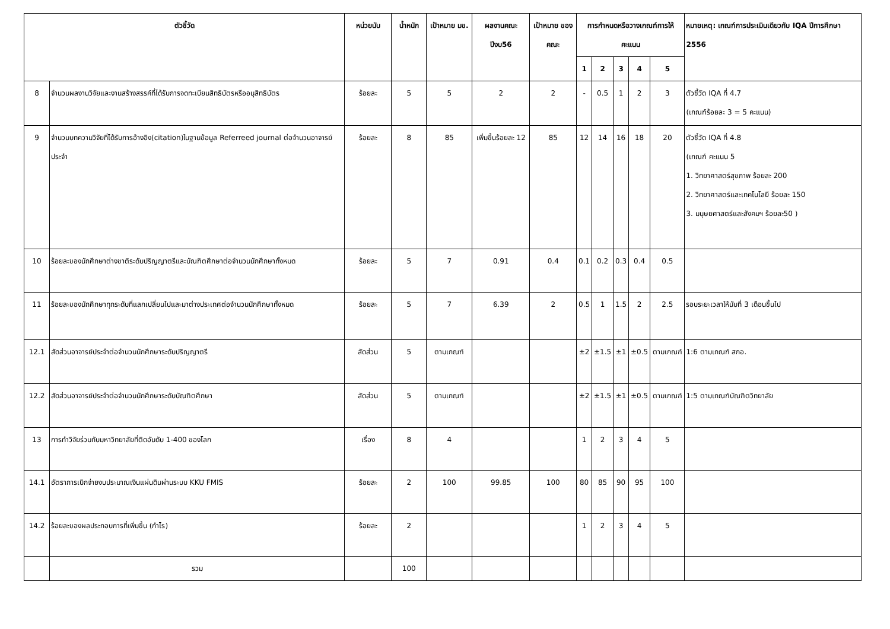| ตัวชี้วัด | | หน่วยนับ | น้ำหนัก | เป้าหมาย มข. | ผลงานคณะ ปีงบ56 | เป้าหมาย ของคณะ | การกำหนดหรือวางเกณฑ์การให้คะแนน | | | | | หมายเหตุ: เกณฑ์การประเมินเดียวกับ IQA ปีการศึกษา 2556 |
| --- | --- | --- | --- | --- | --- | --- | --- | --- | --- | --- | --- | --- |
| | | | | | | | 1 | 2 | 3 | 4 | 5 | |
| 8 | จำนวนผลงานวิจัยและงานสร้างสรรค์ที่ได้รับการจดทะเบียนสิทธิบัตรหรืออนุสิทธิบัตร | ร้อยละ | 5 | 5 | 2 | 2 | - | 0.5 | 1 | 2 | 3 | ตัวชี้วัด IQA ที่ 4.7 (เกณฑ์ร้อยละ 3 = 5 คะแนน) |
| 9 | จำนวนบทความวิจัยที่ได้รับการอ้างอิง(citation)ในฐานข้อมูล Referreed journal ต่อจำนวนอาจารย์ประจำ | ร้อยละ | 8 | 85 | เพิ่มขึ้นร้อยละ 12 | 85 | 12 | 14 | 16 | 18 | 20 | ตัวชี้วัด IQA ที่ 4.8 (เกณฑ์ คะแนน 5 1. วิทยาศาสตร์สุขภาพ ร้อยละ 200 2. วิทยาศาสตร์และเทคโนโลยี ร้อยละ 150 3. มนุษยศาสตร์และสังคมฯ ร้อยละ50 ) |
| 10 | ร้อยละของนักศึกษาต่างชาติระดับปริญญาตรีและบัณฑิตศึกษาต่อจำนวนนักศึกษาทั้งหมด | ร้อยละ | 5 | 7 | 0.91 | 0.4 | 0.1 | 0.2 | 0.3 | 0.4 | 0.5 | |
| 11 | ร้อยละของนักศึกษาทุกระดับที่แลกเปลี่ยนไปและมาต่างประเทศต่อจำนวนนักศึกษาทั้งหมด | ร้อยละ | 5 | 7 | 6.39 | 2 | 0.5 | 1 | 1.5 | 2 | 2.5 | รอบระยะเวลาให้นับที่ 3 เดือนขึ้นไป |
| 12.1 | สัดส่วนอาจารย์ประจำต่อจำนวนนักศึกษาระดับปริญญาตรี | สัดส่วน | 5 | ตามเกณฑ์ | | | ±2 | ±1.5 | ±1 | ±0.5 | ตามเกณฑ์ | 1:6 ตามเกณฑ์ สกอ. |
| 12.2 | สัดส่วนอาจารย์ประจำต่อจำนวนนักศึกษาระดับบัณฑิตศึกษา | สัดส่วน | 5 | ตามเกณฑ์ | | | ±2 | ±1.5 | ±1 | ±0.5 | ตามเกณฑ์ | 1:5 ตามเกณฑ์บัณฑิตวิทยาลัย |
| 13 | การทำวิจัยร่วมกับมหาวิทยาลัยที่ติดอันดับ 1-400 ของโลก | เรื่อง | 8 | 4 | | | 1 | 2 | 3 | 4 | 5 | |
| 14.1 | อัตราการเบิกจ่ายงบประมาณเงินแผ่นดินผ่านระบบ KKU FMIS | ร้อยละ | 2 | 100 | 99.85 | 100 | 80 | 85 | 90 | 95 | 100 | |
| 14.2 | ร้อยละของผลประกอบการที่เพิ่มขึ้น (กำไร) | ร้อยละ | 2 | | | | 1 | 2 | 3 | 4 | 5 | |
| | รวม | | 100 | | | | | | | | | |